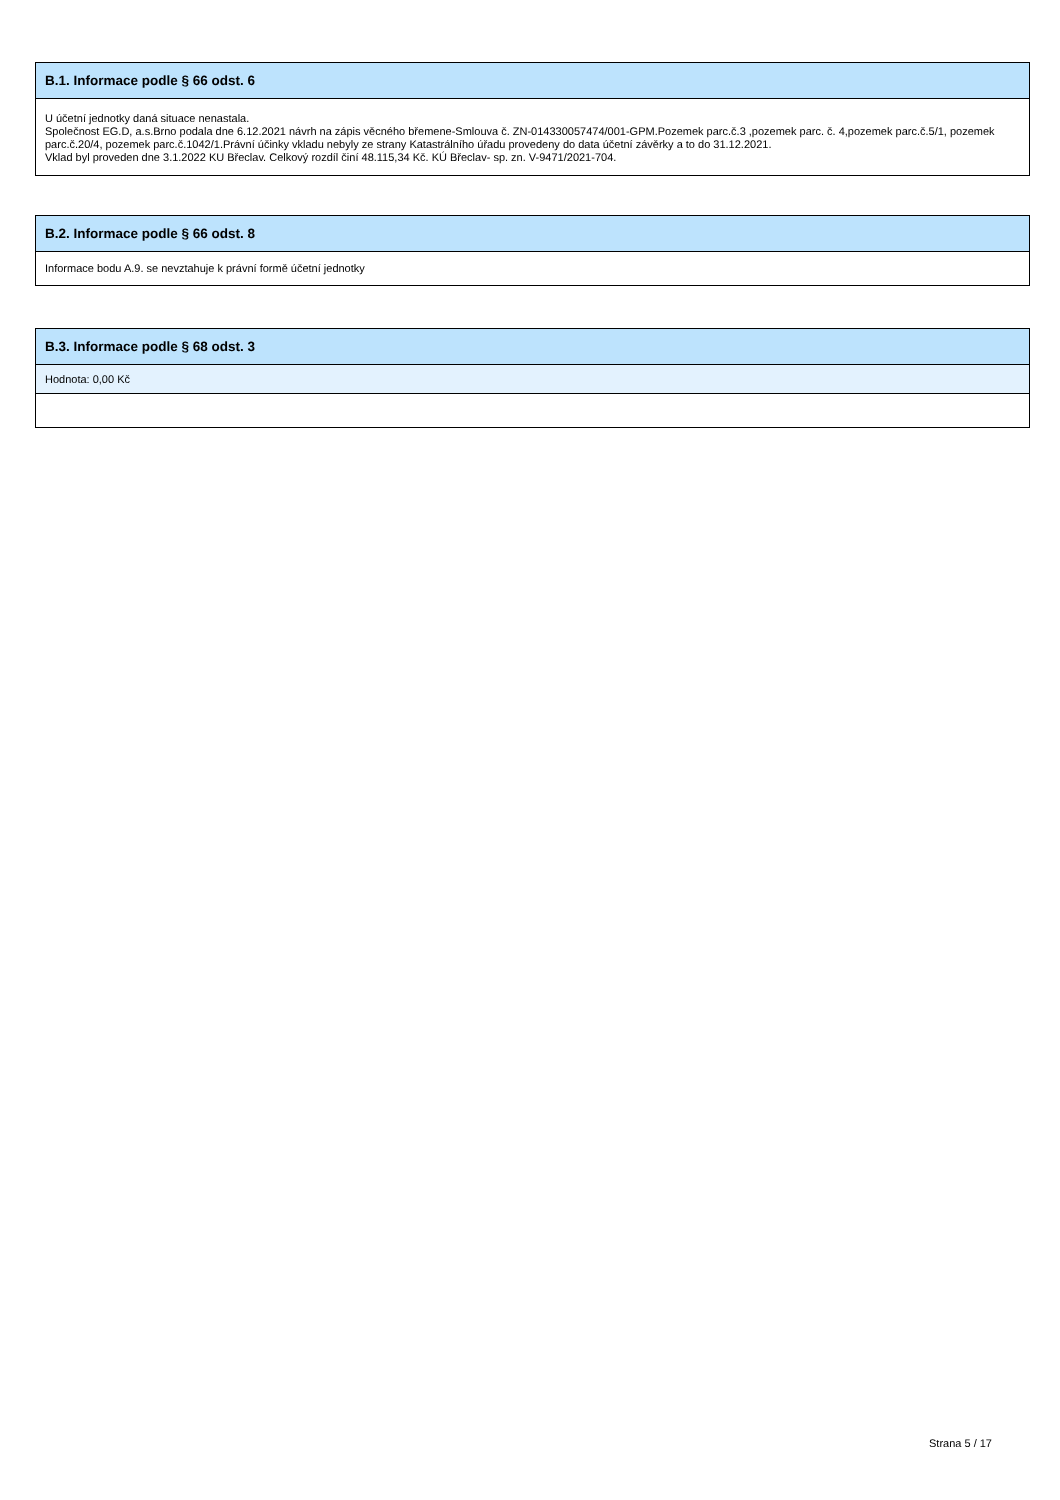B.1. Informace podle § 66 odst. 6
U účetní jednotky daná situace nenastala.
Společnost EG.D, a.s.Brno podala dne 6.12.2021 návrh na zápis věcného břemene-Smlouva č. ZN-014330057474/001-GPM.Pozemek parc.č.3 ,pozemek parc. č. 4,pozemek parc.č.5/1, pozemek parc.č.20/4, pozemek parc.č.1042/1.Právní účinky vkladu nebyly ze strany Katastrálního úřadu provedeny do data účetní závěrky a to do 31.12.2021.
Vklad byl proveden dne 3.1.2022 KU Břeclav. Celkový rozdíl činí 48.115,34 Kč. KÚ Břeclav- sp. zn. V-9471/2021-704.
B.2. Informace podle § 66 odst. 8
Informace bodu A.9. se nevztahuje k právní formě účetní jednotky
B.3. Informace podle § 68 odst. 3
Hodnota: 0,00 Kč
Strana 5 / 17